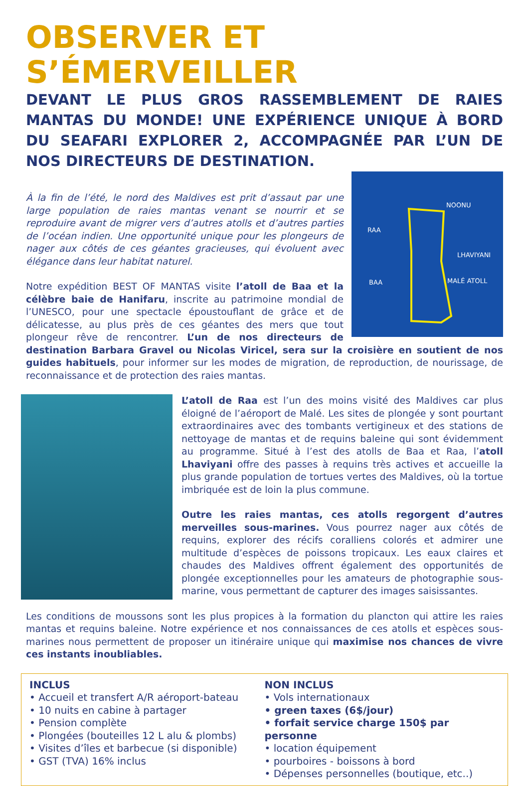OBSERVER ET S’ÉMERVEILLER
DEVANT LE PLUS GROS RASSEMBLEMENT DE RAIES MANTAS DU MONDE! UNE EXPÉRIENCE UNIQUE À BORD DU SEAFARI EXPLORER 2, ACCOMPAGNÉE PAR L’UN DE NOS DIRECTEURS DE DESTINATION.
NOONU
RAA
LHAVIYANI
BAA MALÉ ATOLL
À la fin de l’été, le nord des Maldives est prit d’assaut par une large population de raies mantas venant se nourrir et se reproduire avant de migrer vers d’autres atolls et d’autres parties de l’océan indien. Une opportunité unique pour les plongeurs de nager aux côtés de ces géantes gracieuses, qui évoluent avec élégance dans leur habitat naturel.
Notre expédition BEST OF MANTAS visite l’atoll de Baa et la célèbre baie de Hanifaru, inscrite au patrimoine mondial de l’UNESCO, pour une spectacle époustouflant de grâce et de délicatesse, au plus près de ces géantes des mers que tout plongeur rêve de rencontrer. L’un de nos directeurs de destination Barbara Gravel ou Nicolas Viricel, sera sur la croisière en soutient de nos guides habituels, pour informer sur les modes de migration, de reproduction, de nourissage, de reconnaissance et de protection des raies mantas.
L’atoll de Raa est l’un des moins visité des Maldives car plus éloigné de l’aéroport de Malé. Les sites de plongée y sont pourtant extraordinaires avec des tombants vertigineux et des stations de nettoyage de mantas et de requins baleine qui sont évidemment au programme. Situé à l’est des atolls de Baa et Raa, l’atoll Lhaviyani offre des passes à requins très actives et accueille la plus grande population de tortues vertes des Maldives, où la tortue imbriquée est de loin la plus commune.
Outre les raies mantas, ces atolls regorgent d’autres merveilles sous-marines. Vous pourrez nager aux côtés de requins, explorer des récifs coralliens colorés et admirer une multitude d’espèces de poissons tropicaux. Les eaux claires et chaudes des Maldives offrent également des opportunités de plongée exceptionnelles pour les amateurs de photographie sous-marine, vous permettant de capturer des images saisissantes.
Les conditions de moussons sont les plus propices à la formation du plancton qui attire les raies mantas et requins baleine. Notre expérience et nos connaissances de ces atolls et espèces sous-marines nous permettent de proposer un itinéraire unique qui maximise nos chances de vivre ces instants inoubliables.
INCLUS
• Accueil et transfert A/R aéroport-bateau
• 10 nuits en cabine à partager
• Pension complète
• Plongées (bouteilles 12 L alu & plombs)
• Visites d’îles et barbecue (si disponible)
• GST (TVA) 16% inclus
NON INCLUS
• Vols internationaux
• green taxes (6$/jour)
• forfait service charge 150$ par personne
• location équipement
• pourboires - boissons à bord
• Dépenses personnelles (boutique, etc..)